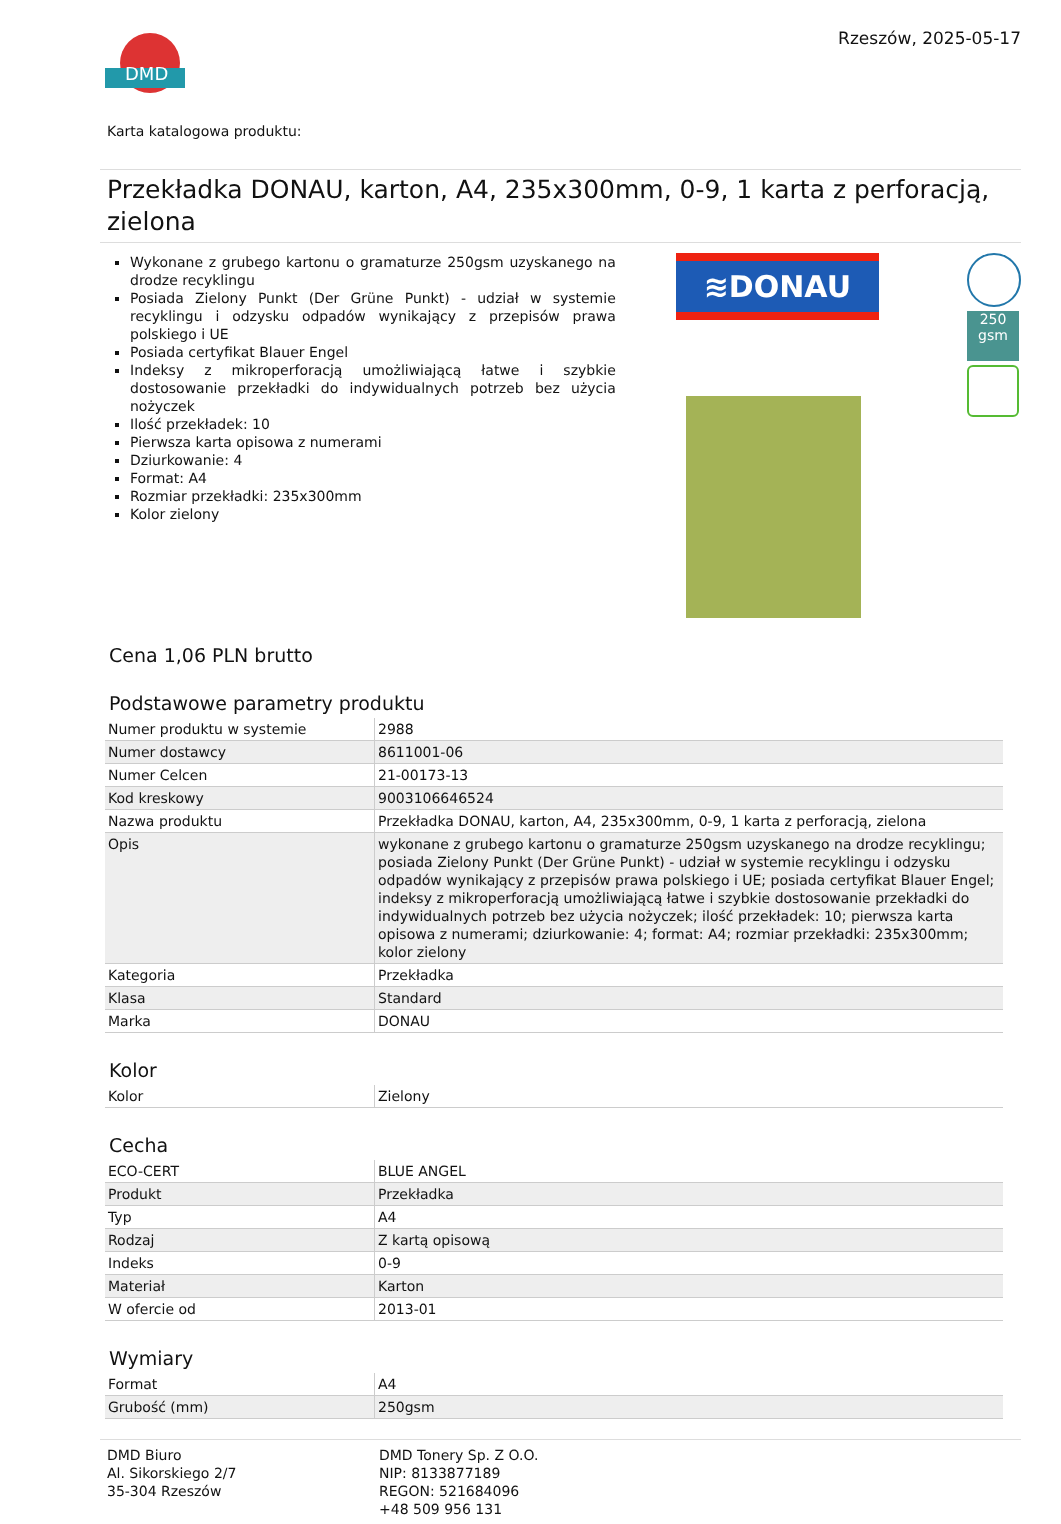DMD
Rzeszów, 2025-05-17
Karta katalogowa produktu:
Przekładka DONAU, karton, A4, 235x300mm, 0-9, 1 karta z perforacją, zielona
Wykonane z grubego kartonu o gramaturze 250gsm uzyskanego na drodze recyklingu
Posiada Zielony Punkt (Der Grüne Punkt) - udział w systemie recyklingu i odzysku odpadów wynikający z przepisów prawa polskiego i UE
Posiada certyfikat Blauer Engel
Indeksy z mikroperforacją umożliwiającą łatwe i szybkie dostosowanie przekładki do indywidualnych potrzeb bez użycia nożyczek
Ilość przekładek: 10
Pierwsza karta opisowa z numerami
Dziurkowanie: 4
Format: A4
Rozmiar przekładki: 235x300mm
Kolor zielony
≋DONAU
250 gsm
Cena 1,06 PLN brutto
Podstawowe parametry produktu
| Numer produktu w systemie | 2988 |
| Numer dostawcy | 8611001-06 |
| Numer Celcen | 21-00173-13 |
| Kod kreskowy | 9003106646524 |
| Nazwa produktu | Przekładka DONAU, karton, A4, 235x300mm, 0-9, 1 karta z perforacją, zielona |
| Opis | wykonane z grubego kartonu o gramaturze 250gsm uzyskanego na drodze recyklingu; posiada Zielony Punkt (Der Grüne Punkt) - udział w systemie recyklingu i odzysku odpadów wynikający z przepisów prawa polskiego i UE; posiada certyfikat Blauer Engel; indeksy z mikroperforacją umożliwiającą łatwe i szybkie dostosowanie przekładki do indywidualnych potrzeb bez użycia nożyczek; ilość przekładek: 10; pierwsza karta opisowa z numerami; dziurkowanie: 4; format: A4; rozmiar przekładki: 235x300mm; kolor zielony |
| Kategoria | Przekładka |
| Klasa | Standard |
| Marka | DONAU |
Kolor
| Kolor | Zielony |
Cecha
| ECO-CERT | BLUE ANGEL |
| Produkt | Przekładka |
| Typ | A4 |
| Rodzaj | Z kartą opisową |
| Indeks | 0-9 |
| Materiał | Karton |
| W ofercie od | 2013-01 |
Wymiary
| Format | A4 |
| Grubość (mm) | 250gsm |
DMD Biuro
Al. Sikorskiego 2/7
35-304 Rzeszów
DMD Tonery Sp. Z O.O.
NIP: 8133877189
REGON: 521684096
+48 509 956 131